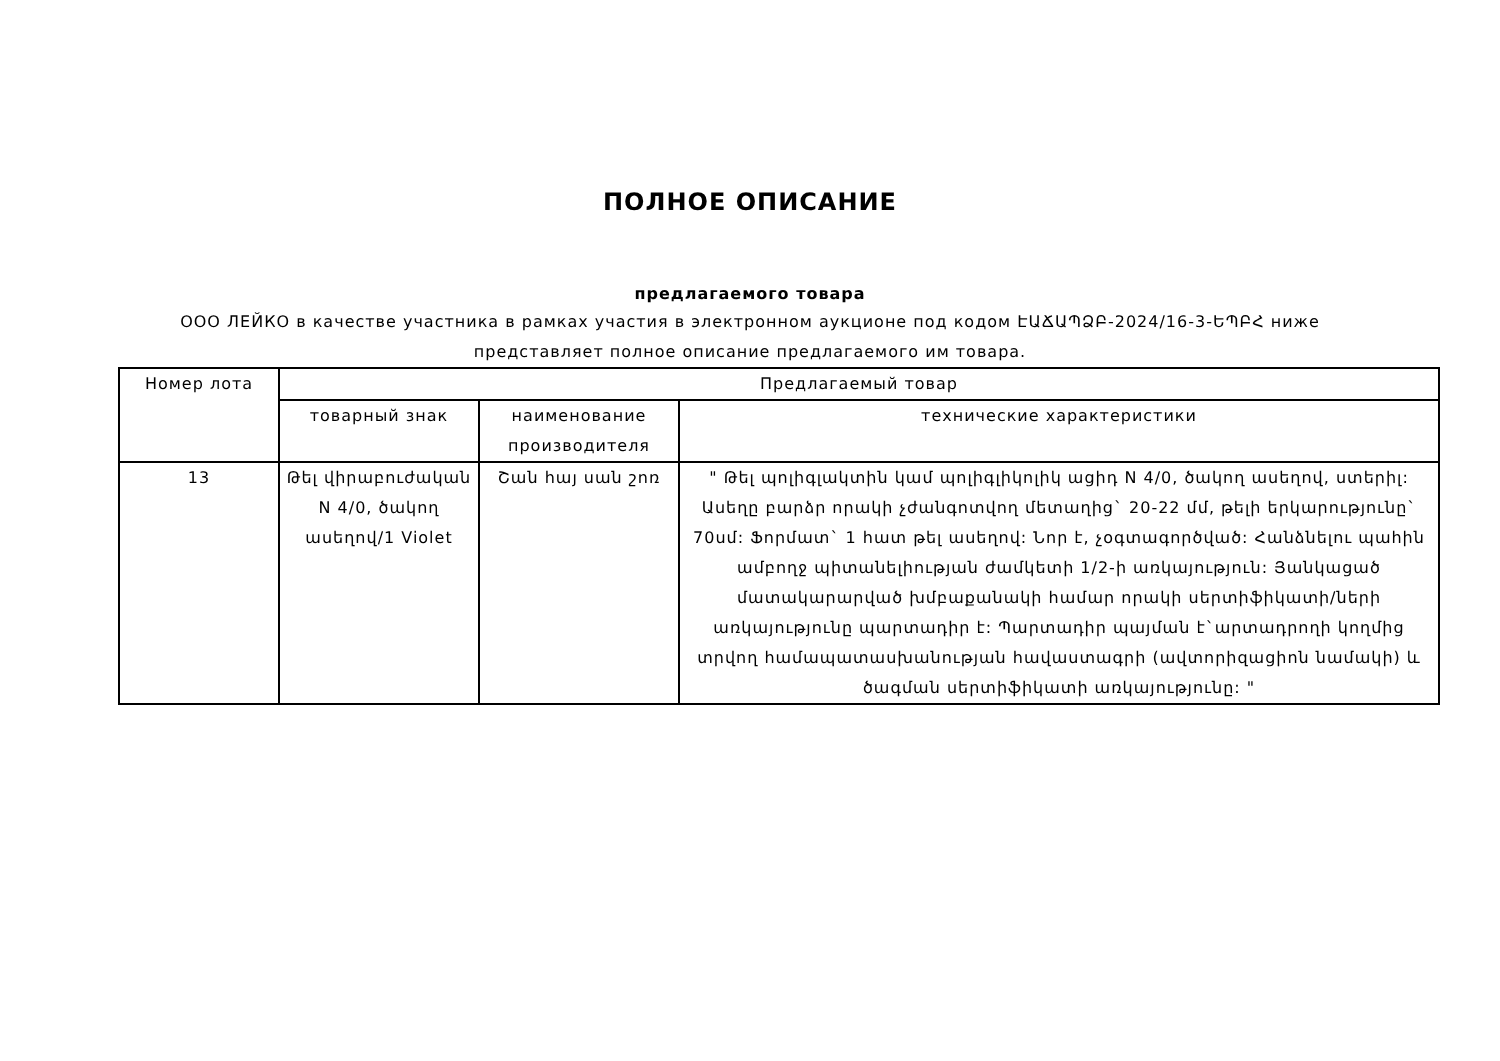ПОЛНОЕ ОПИСАНИЕ
предлагаемого товара
ООО ЛЕЙКО в качестве участника в рамках участия в электронном аукционе под кодом ԷԱՃԱՊՁԲ-2024/16-3-ԵՊԲՀ ниже
представляет полное описание предлагаемого им товара.
| Номер лота | Предлагаемый товар | | |
| --- | --- | --- | --- |
| | товарный знак | наименование производителя | технические характеристики |
| 13 | Թել վիրաբուժական N 4/0, ծակող ասեղով/1 Violet | Շան հայ սան շոռ | " Թել պոլիգլակտին կամ պոլիգլիկոլիկ ացիդ N 4/0, ծակող ասեղով, ստերիլ: Ասեղը բարձր որակի չժանգոտվող մետաղից` 20-22 մմ, թելի երկարությունը` 70սմ: Ֆորմատ` 1 հատ թել ասեղով: Նոր է, չօգտագործված: Հանձնելու պահին ամբողջ պիտանելիության ժամկետի 1/2-ի առկայություն: Յանկացած մատակարարված խմբաքանակի համար որակի սերտիֆիկատի/ների առկայությունը պարտադիր է: Պարտադիր պայման է`արտադրողի կողմից տրվող համապատասխանության հավաստագրի (ավտորիզացիոն նամակի) և ծագման սերտիֆիկատի առկայությունը: " |